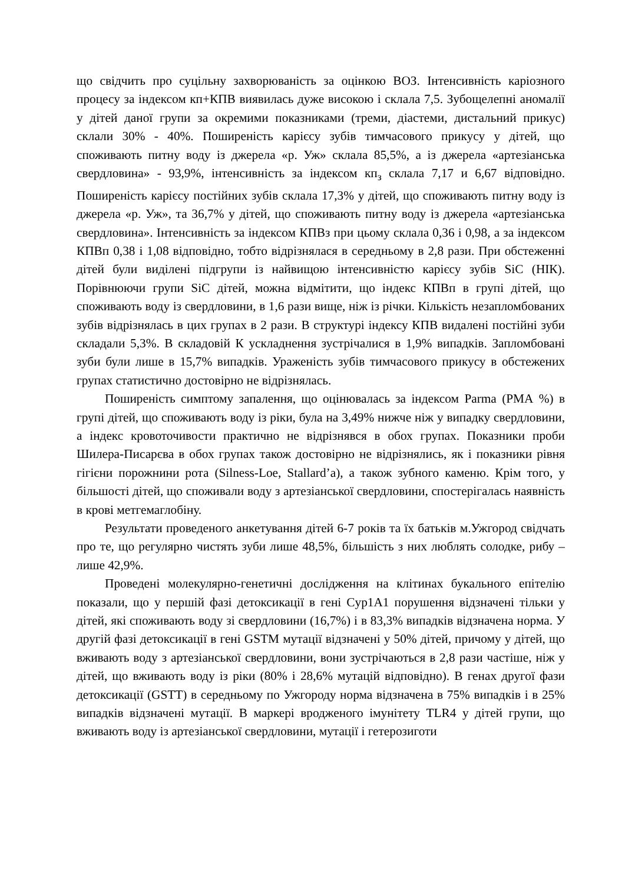що свідчить про суцільну захворюваність за оцінкою ВОЗ. Інтенсивність каріозного процесу за індексом кп+КПВ виявилась дуже високою і склала 7,5. Зубощелепні аномалії у дітей даної групи за окремими показниками (треми, діастеми, дистальний прикус) склали 30% - 40%. Поширеність карієсу зубів тимчасового прикусу у дітей, що споживають питну воду із джерела «р. Уж» склала 85,5%, а із джерела «артезіанська свердловина» - 93,9%, інтенсивність за індексом кп<sub>з</sub> склала 7,17 и 6,67 відповідно. Поширеність карієсу постійних зубів склала 17,3% у дітей, що споживають питну воду із джерела «р. Уж», та 36,7% у дітей, що споживають питну воду із джерела «артезіанська свердловина». Інтенсивність за індексом КПВз при цьому склала 0,36 і 0,98, а за індексом КПВп 0,38 і 1,08 відповідно, тобто відрізнялася в середньому в 2,8 рази. При обстеженні дітей були виділені підгрупи із найвищою інтенсивністю карієсу зубів SiC (НІК). Порівнюючи групи SiC дітей, можна відмітити, що індекс КПВп в групі дітей, що споживають воду із свердловини, в 1,6 рази вище, ніж із річки. Кількість незапломбованих зубів відрізнялась в цих групах в 2 рази. В структурі індексу КПВ видалені постійні зуби складали 5,3%. В складовій К ускладнення зустрічалися в 1,9% випадків. Запломбовані зуби були лише в 15,7% випадків. Ураженість зубів тимчасового прикусу в обстежених групах статистично достовірно не відрізнялась.
Поширеність симптому запалення, що оцінювалась за індексом Parma (РМА %) в групі дітей, що споживають воду із ріки, була на 3,49% нижче ніж у випадку свердловини, а індекс кровоточивости практично не відрізнявся в обох групах. Показники проби Шилера-Писарєва в обох групах також достовірно не відрізнялись, як і показники рівня гігієни порожнини рота (Silness-Loe, Stallard’a), а також зубного каменю. Крім того, у більшості дітей, що споживали воду з артезіанської свердловини, спостерігалась наявність в крові метгемаглобіну.
Результати проведеного анкетування дітей 6-7 років та їх батьків м.Ужгород свідчать про те, що регулярно чистять зуби лише 48,5%, більшість з них люблять солодке, рибу – лише 42,9%.
Проведені молекулярно-генетичні дослідження на клітинах букального епітелію показали, що у першій фазі детоксикації в гені Cyp1A1 порушення відзначені тільки у дітей, які споживають воду зі свердловини (16,7%) і в 83,3% випадків відзначена норма. У другій фазі детоксикації в гені GSTM мутації відзначені у 50% дітей, причому у дітей, що вживають воду з артезіанської свердловини, вони зустрічаються в 2,8 рази частіше, ніж у дітей, що вживають воду із ріки (80% і 28,6% мутацій відповідно). В генах другої фази детоксикації (GSTT) в середньому по Ужгороду норма відзначена в 75% випадків і в 25% випадків відзначені мутації. В маркері вродженого імунітету TLR4 у дітей групи, що вживають воду із артезіанської свердловини, мутації і гетерозиготи